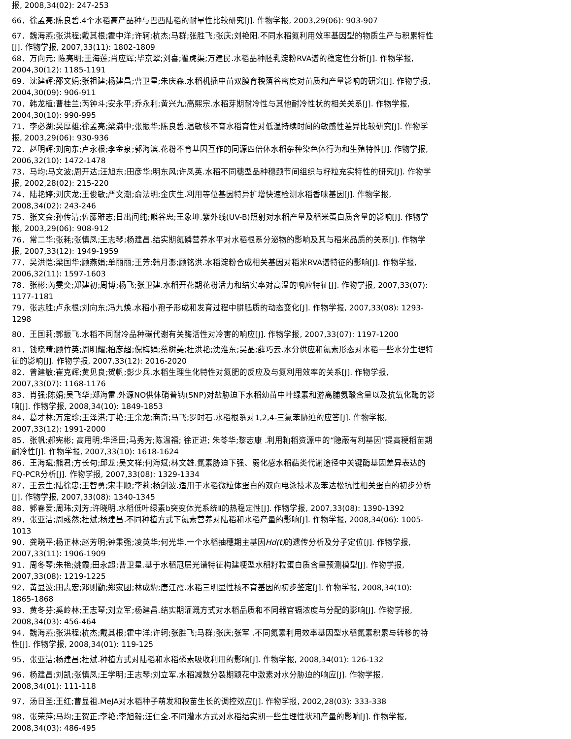报, 2008,34(02): 247-253
66．徐孟亮;陈良碧.4个水稻高产品种与巴西陆稻的耐旱性比较研究[J]. 作物学报, 2003,29(06): 903-907
67．魏海燕;张洪程;戴其根;霍中洋;许轲;杭杰;马群;张胜飞;张庆;刘艳阳.不同水稻氮利用效率基因型的物质生产与积累特性[J]. 作物学报, 2007,33(11): 1802-1809
68．万向元; 陈亮明;王海莲;肖应辉;毕京翠;刘喜;翟虎渠;万建民.水稻品种胚乳淀粉RVA谱的稳定性分析[J]. 作物学报, 2004,30(12): 1185-1191
69．沈建辉;邵文娟;张祖建;杨建昌;曹卫星;朱庆森.水稻机插中苗双膜育秧落谷密度对苗质和产量影响的研究[J]. 作物学报, 2004,30(09): 906-911
70．韩龙植;曹桂兰;芮钟斗;安永平;乔永利;黄兴九;高熙宗.水稻芽期耐冷性与其他耐冷性状的相关关系[J]. 作物学报, 2004,30(10): 990-995
71．李必湖;吴厚雄;徐孟亮;梁满中;张振华;陈良碧.温敏核不育水稻育性对低温持续时间的敏感性差异比较研究[J]. 作物学报, 2003,29(06): 930-936
72．赵明辉;刘向东;卢永根;李金泉;郭海滨.花粉不育基因互作的同源四倍体水稻杂种染色体行为和生殖特性[J]. 作物学报, 2006,32(10): 1472-1478
73．马均;马文波;周开达;汪旭东;田彦华;明东风;许凤英.水稻不同穗型品种穗颈节间组织与籽粒充实特性的研究[J]. 作物学报, 2002,28(02): 215-220
74．陆艳婷;刘庆龙;王俊敏;严文潮;俞法明;金庆生.利用等位基因特异扩增快速检测水稻香味基因[J]. 作物学报, 2008,34(02): 243-246
75．张文会;孙传清;佐藤雅志;日出间纯;熊谷忠;王象坤.紫外线(UV-B)照射对水稻产量及稻米蛋白质含量的影响[J]. 作物学报, 2003,29(06): 908-912
76．常二华;张耗;张慎凤;王志琴;杨建昌.结实期氮磷营养水平对水稻根系分泌物的影响及其与稻米品质的关系[J]. 作物学报, 2007,33(12): 1949-1959
77．吴洪恺;梁国华;顾燕娟;单丽丽;王芳;韩月澎;顾铭洪.水稻淀粉合成相关基因对稻米RVA谱特征的影响[J]. 作物学报, 2006,32(11): 1597-1603
78．张彬;芮雯奕;郑建初;周博;杨飞;张卫建.水稻开花期花粉活力和结实率对高温的响应特征[J]. 作物学报, 2007,33(07): 1177-1181
79．张志胜;卢永根;刘向东;冯九焕.水稻小孢子形成和发育过程中胼胝质的动态变化[J]. 作物学报, 2007,33(08): 1293-1298
80．王国莉;郭振飞.水稻不同耐冷品种碳代谢有关酶活性对冷害的响应[J]. 作物学报, 2007,33(07): 1197-1200
81．钱晓晴;顾竹英;周明耀;柏彦超;倪梅娟;蔡树美;杜洪艳;沈淮东;吴晶;薛巧云.水分供应和氮素形态对水稻一些水分生理特征的影响[J]. 作物学报, 2007,33(12): 2016-2020
82．曾建敏;崔克辉;黄见良;贺帆;彭少兵.水稻生理生化特性对氮肥的反应及与氮利用效率的关系[J]. 作物学报, 2007,33(07): 1168-1176
83．肖强;陈娟;吴飞华;郑海雷.外源NO供体硝普钠(SNP)对盐胁迫下水稻幼苗中叶绿素和游离脯氨酸含量以及抗氧化酶的影响[J]. 作物学报, 2008,34(10): 1849-1853
84．葛才林;万定珍;王泽港;丁艳;王余龙;商奇;马飞;罗时石.水稻根系对1,2,4-三氯苯胁迫的应答[J]. 作物学报, 2007,33(12): 1991-2000
85．张帆;郝宪彬; 高用明;华泽田;马秀芳;陈温福; 徐正进; 朱苓华;黎志康 .利用籼稻资源中的“隐蔽有利基因”提高粳稻苗期耐冷性[J]. 作物学报, 2007,33(10): 1618-1624
86．王海斌;熊君;方长旬;邱龙;吴文祥;何海斌;林文雄.氮素胁迫下强、弱化感水稻萜类代谢途径中关键酶基因差异表达的FQ-PCR分析[J]. 作物学报, 2007,33(08): 1329-1334
87．王云生;陆徐忠;王智勇;宋丰顺;李莉;杨剑波.适用于水稻微粒体蛋白的双向电泳技术及苯达松抗性相关蛋白的初步分析[J]. 作物学报, 2007,33(08): 1340-1345
88．郭春爱;周玮;刘芳;许晓明.水稻低叶绿素b突变体光系统Ⅱ的热稳定性[J]. 作物学报, 2007,33(08): 1390-1392
89．张亚洁;周彧然;杜斌;杨建昌.不同种植方式下氮素营养对陆稻和水稻产量的影响[J]. 作物学报, 2008,34(06): 1005-1013
90．龚晓平;杨正林;赵芳明;钟秉强;凌英华;何光华.一个水稻抽穗期主基因Hd(t) 的遗传分析及分子定位[J]. 作物学报, 2007,33(11): 1906-1909
91．周冬琴;朱艳;姚霞;田永超;曹卫星.基于水稻冠层光谱特征构建粳型水稻籽粒蛋白质含量预测模型[J]. 作物学报, 2007,33(08): 1219-1225
92．黄显波;田志宏;邓则勤;郑家团;林成豹;唐江霞.水稻三明显性核不育基因的初步鉴定[J]. 作物学报, 2008,34(10): 1865-1868
93．黄冬芬;奚岭林;王志琴;刘立军;杨建昌.结实期灌溉方式对水稻品质和不同器官镉浓度与分配的影响[J]. 作物学报, 2008,34(03): 456-464
94．魏海燕;张洪程;杭杰;戴其根;霍中洋;许轲;张胜飞;马群;张庆;张军 .不同氮素利用效率基因型水稻氮素积累与转移的特性[J]. 作物学报, 2008,34(01): 119-125
95．张亚洁;杨建昌;杜斌.种植方式对陆稻和水稻磷素吸收利用的影响[J]. 作物学报, 2008,34(01): 126-132
96．杨建昌;刘凯;张慎凤;王学明;王志琴;刘立军.水稻减数分裂期颖花中激素对水分胁迫的响应[J]. 作物学报, 2008,34(01): 111-118
97．汤日圣;王红;曹显祖.MeJA对水稻种子萌发和秧苗生长的调控效应[J]. 作物学报, 2002,28(03): 333-338
98．张荣萍;马均;王贺正;李艳;李旭毅;汪仁全.不同灌水方式对水稻结实期一些生理性状和产量的影响[J]. 作物学报, 2008,34(03): 486-495